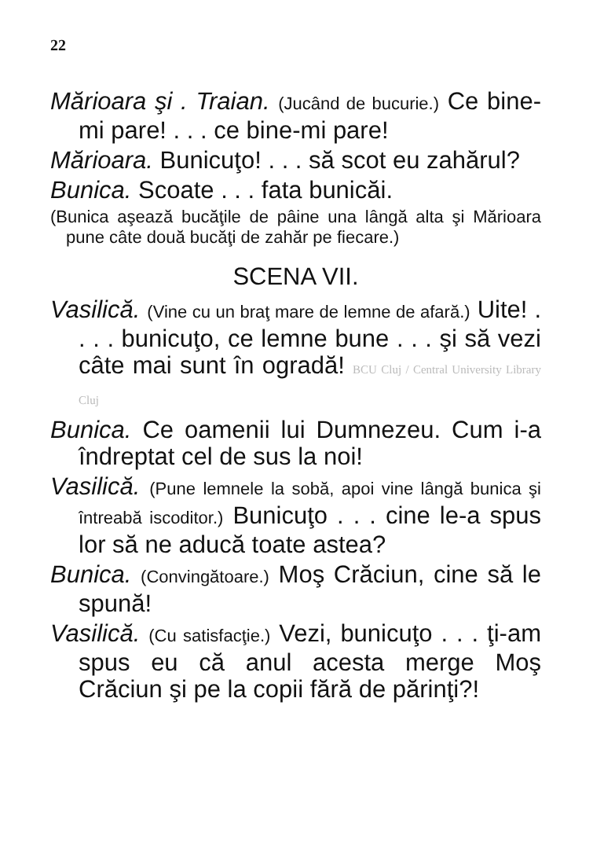22
Mărioara şi . Traian. (Jucând de bucurie.) Ce bine-mi pare! . . . ce bine-mi pare!
Mărioara. Bunicuţo! . . . să scot eu zahărul?
Bunica. Scoate . . . fata bunicăi.
(Bunica aşează bucăţile de pâine una lângă alta şi Mărioara pune câte două bucăţi de zahăr pe fiecare.)
SCENA VII.
Vasilică. (Vine cu un braţ mare de lemne de afară.) Uite! . . . . bunicuţo, ce lemne bune . . . şi să vezi câte mai sunt în ogradă! BCU Cluj / Central University Library Cluj
Bunica. Ce oamenii lui Dumnezeu. Cum i-a îndreptat cel de sus la noi!
Vasilică. (Pune lemnele la sobă, apoi vine lângă bunica şi întreabă iscoditor.) Bunicuţo . . . cine le-a spus lor să ne aducă toate astea?
Bunica. (Convingătoare.) Moş Crăciun, cine să le spună!
Vasilică. (Cu satisfacţie.) Vezi, bunicuţo . . . ţi-am spus eu că anul acesta merge Moş Crăciun şi pe la copii fără de părinţi?!